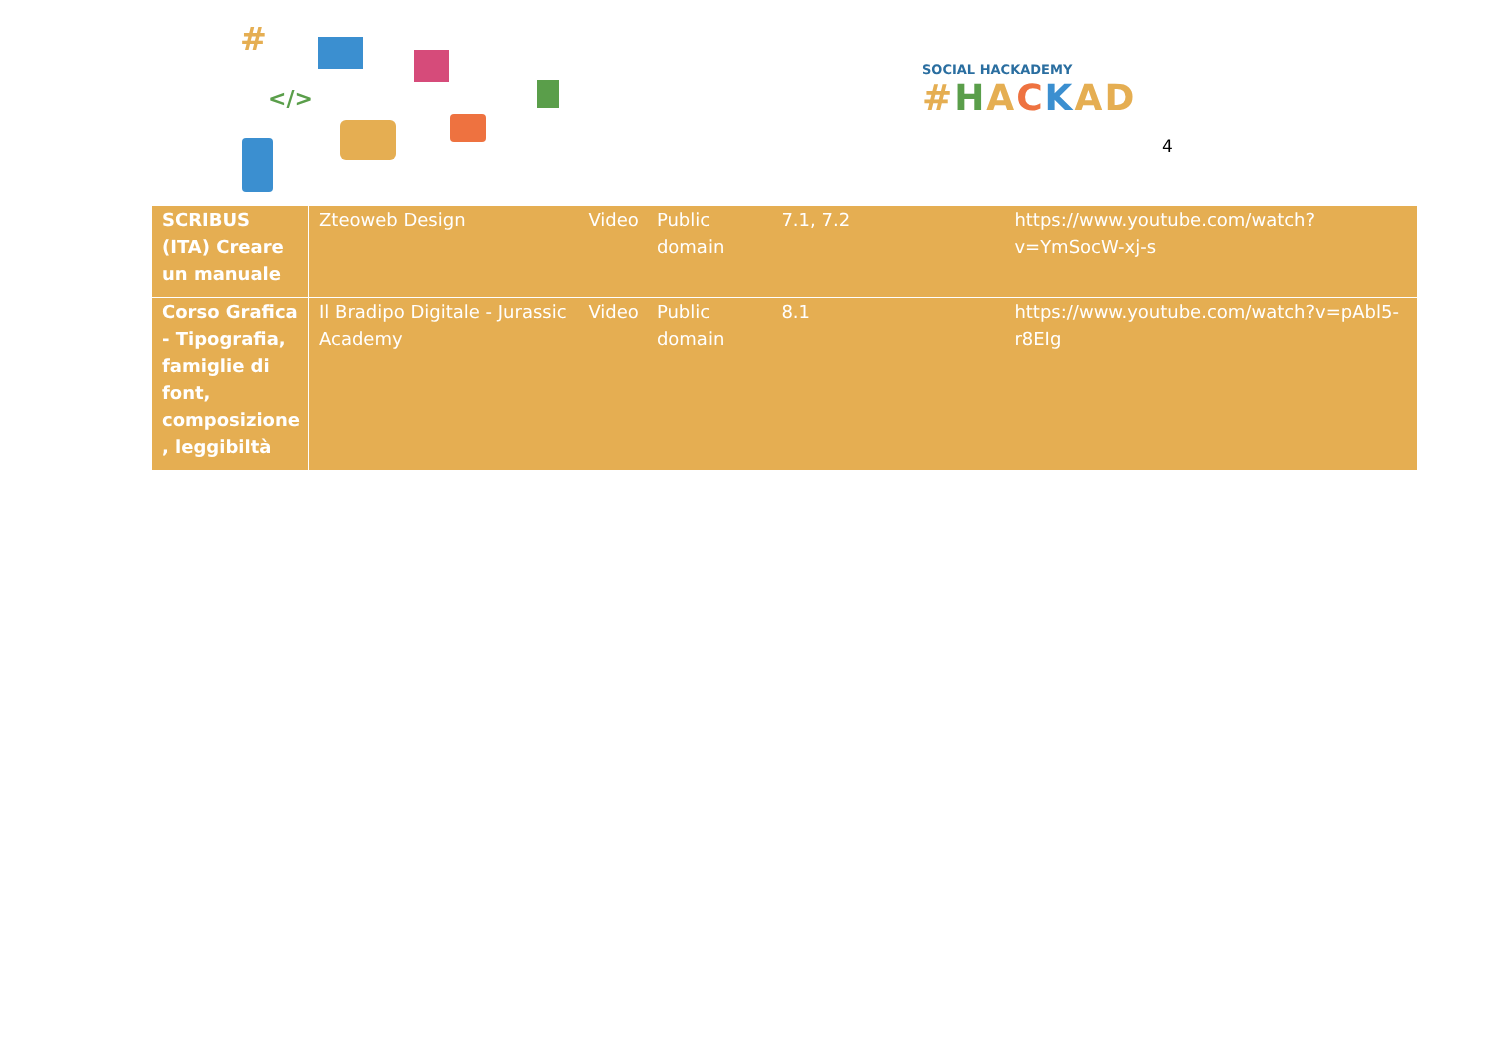#
</>
SOCIAL HACKADEMY
#HACKAD
4
| SCRIBUS (ITA) Creare un manuale | Zteoweb Design | Video | Public domain | 7.1, 7.2 | https://www.youtube.com/watch?v=YmSocW-xj-s |
| Corso Grafica - Tipografia, famiglie di font, composizione , leggibiltà | Il Bradipo Digitale - Jurassic Academy | Video | Public domain | 8.1 | https://www.youtube.com/watch?v=pAbl5-r8EIg |